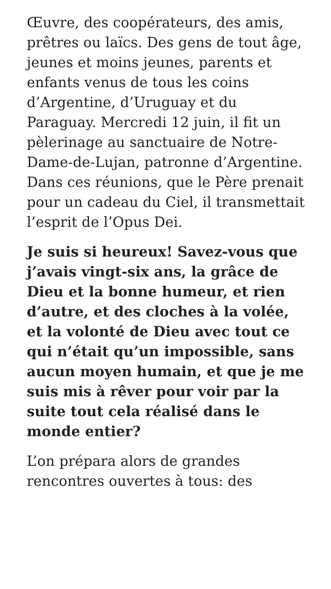Œuvre, des coopérateurs, des amis, prêtres ou laïcs. Des gens de tout âge, jeunes et moins jeunes, parents et enfants venus de tous les coins d’Argentine, d’Uruguay et du Paraguay. Mercredi 12 juin, il fit un pèlerinage au sanctuaire de Notre-Dame-de-Lujan, patronne d’Argentine. Dans ces réunions, que le Père prenait pour un cadeau du Ciel, il transmettait l’esprit de l’Opus Dei.
Je suis si heureux! Savez-vous que j’avais vingt-six ans, la grâce de Dieu et la bonne humeur, et rien d’autre, et des cloches à la volée, et la volonté de Dieu avec tout ce qui n’était qu’un impossible, sans aucun moyen humain, et que je me suis mis à rêver pour voir par la suite tout cela réalisé dans le monde entier?
L’on prépara alors de grandes rencontres ouvertes à tous: des